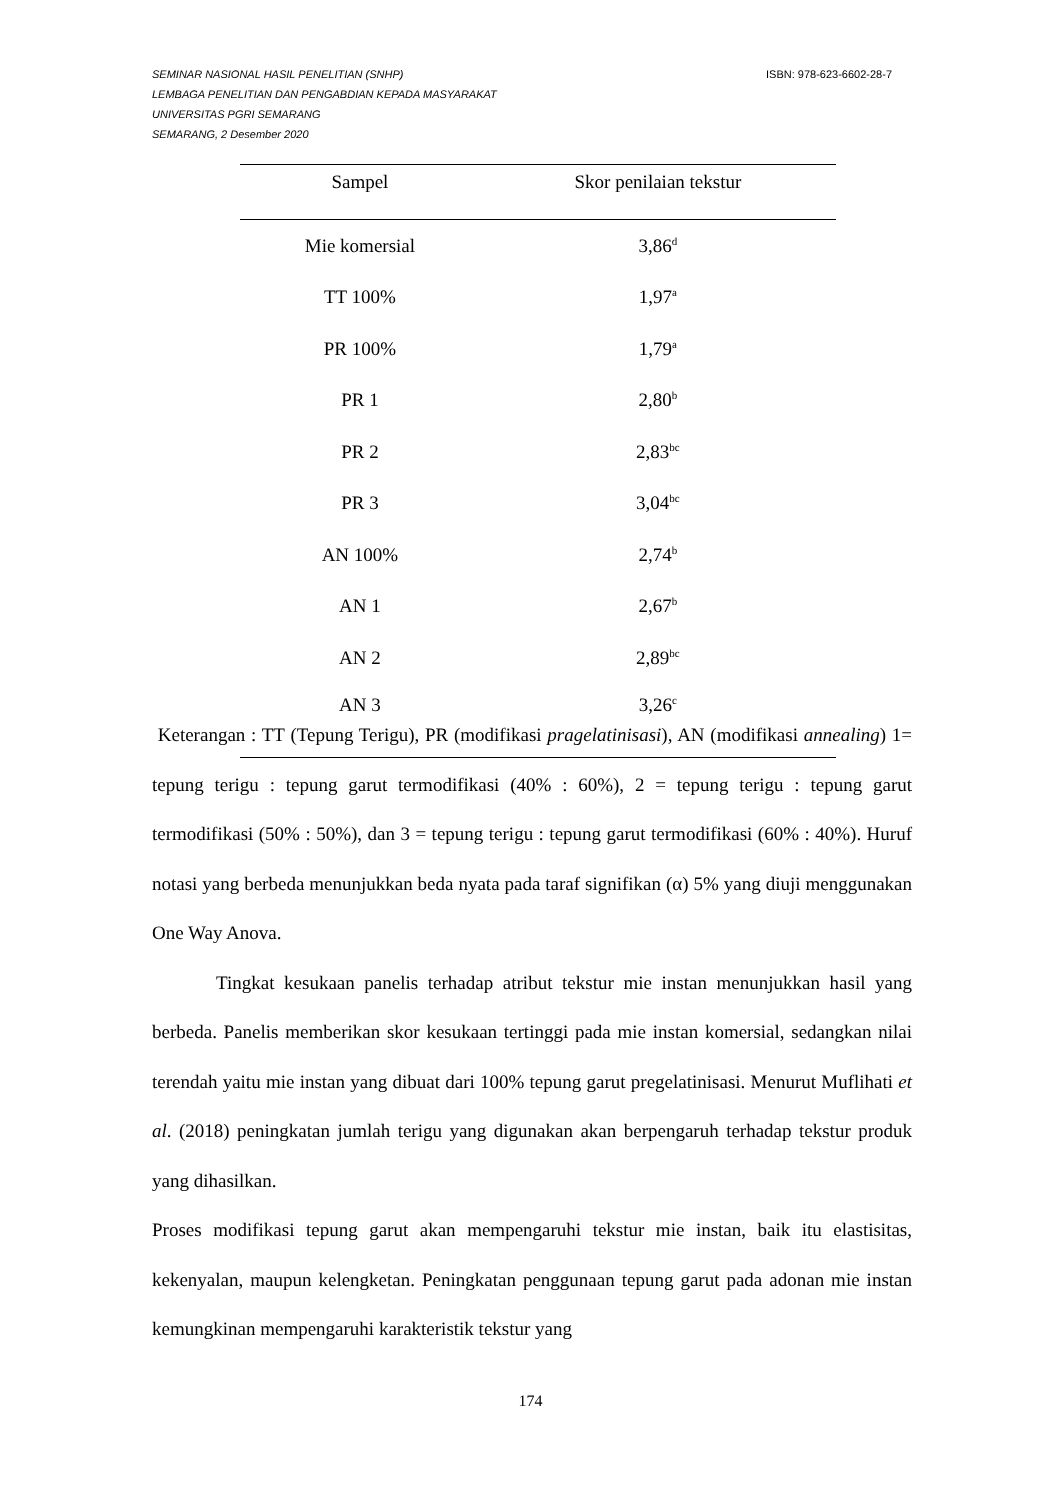ISBN: 978-623-6602-28-7 SEMINAR NASIONAL HASIL PENELITIAN (SNHP)
LEMBAGA PENELITIAN DAN PENGABDIAN KEPADA MASYARAKAT
UNIVERSITAS PGRI SEMARANG
SEMARANG, 2 Desember 2020
| Sampel | Skor penilaian tekstur |
| --- | --- |
| Mie komersial | 3,86<sup>d</sup> |
| TT 100% | 1,97<sup>a</sup> |
| PR 100% | 1,79<sup>a</sup> |
| PR 1 | 2,80<sup>b</sup> |
| PR 2 | 2,83<sup>bc</sup> |
| PR 3 | 3,04<sup>bc</sup> |
| AN 100% | 2,74<sup>b</sup> |
| AN 1 | 2,67<sup>b</sup> |
| AN 2 | 2,89<sup>bc</sup> |
| AN 3 | 3,26<sup>c</sup> |
Keterangan : TT (Tepung Terigu), PR (modifikasi pragelatinisasi), AN (modifikasi annealing) 1= tepung terigu : tepung garut termodifikasi (40% : 60%), 2 = tepung terigu : tepung garut termodifikasi (50% : 50%), dan 3 = tepung terigu : tepung garut termodifikasi (60% : 40%). Huruf notasi yang berbeda menunjukkan beda nyata pada taraf signifikan (α) 5% yang diuji menggunakan One Way Anova.
Tingkat kesukaan panelis terhadap atribut tekstur mie instan menunjukkan hasil yang berbeda. Panelis memberikan skor kesukaan tertinggi pada mie instan komersial, sedangkan nilai terendah yaitu mie instan yang dibuat dari 100% tepung garut pregelatinisasi. Menurut Muflihati et al. (2018) peningkatan jumlah terigu yang digunakan akan berpengaruh terhadap tekstur produk yang dihasilkan.
Proses modifikasi tepung garut akan mempengaruhi tekstur mie instan, baik itu elastisitas, kekenyalan, maupun kelengketan. Peningkatan penggunaan tepung garut pada adonan mie instan kemungkinan mempengaruhi karakteristik tekstur yang
174